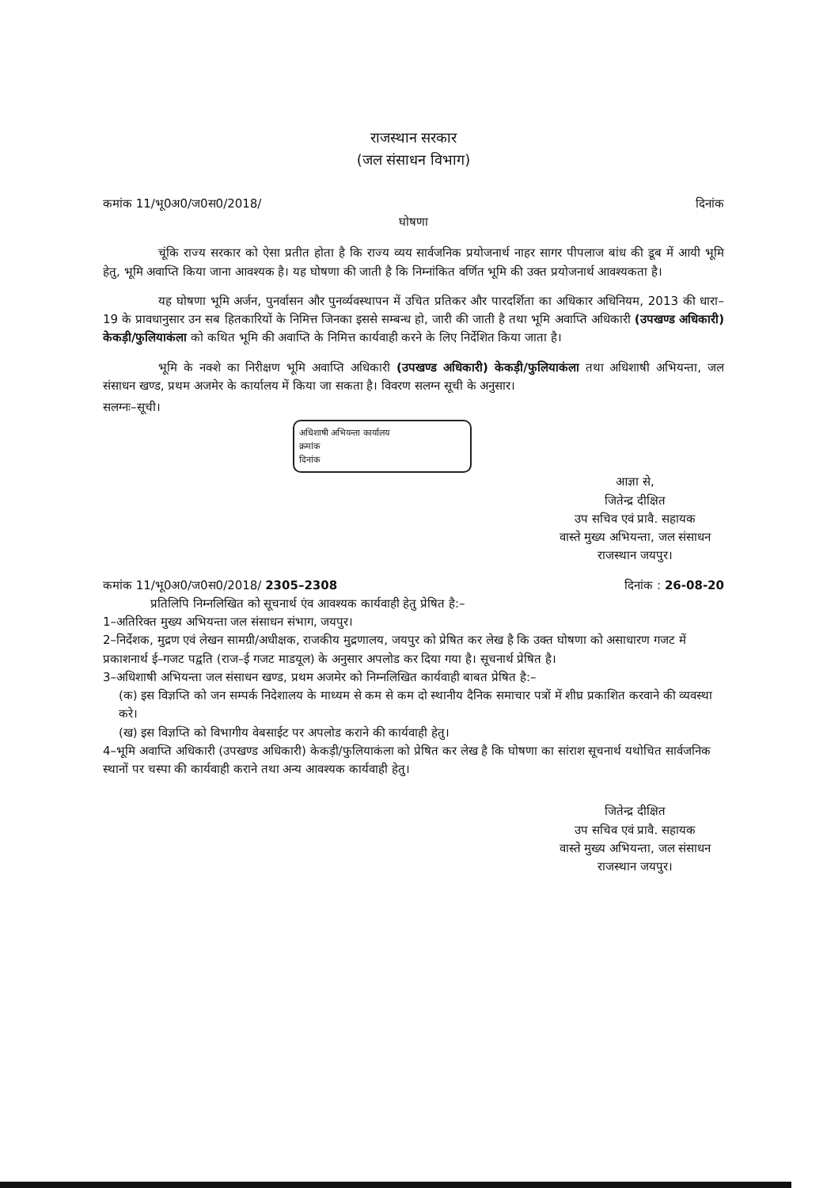राजस्थान सरकार
(जल संसाधन विभाग)
कमांक 11/भू0अ0/ज0स0/2018/ दिनांक
घोषणा
चूंकि राज्य सरकार को ऐसा प्रतीत होता है कि राज्य व्यय सार्वजनिक प्रयोजनार्थ नाहर सागर पीपलाज बांध की डूब में आयी भूमि हेतु, भूमि अवाप्ति किया जाना आवश्यक है। यह घोषणा की जाती है कि निम्नांकित वर्णित भूमि की उक्त प्रयोजनार्थ आवश्यकता है।
यह घोषणा भूमि अर्जन, पुनर्वासन और पुनर्व्यवस्थापन में उचित प्रतिकर और पारदर्शिता का अधिकार अधिनियम, 2013 की धारा–19 के प्रावधानुसार उन सब हितकारियों के निमित्त जिनका इससे सम्बन्ध हो, जारी की जाती है तथा भूमि अवाप्ति अधिकारी (उपखण्ड अधिकारी) केकड़ी/फुलियाकंला को कथित भूमि की अवाप्ति के निमित्त कार्यवाही करने के लिए निर्देशित किया जाता है।
भूमि के नक्शे का निरीक्षण भूमि अवाप्ति अधिकारी (उपखण्ड अधिकारी) केकड़ी/फुलियाकंला तथा अधिशाषी अभियन्ता, जल संसाधन खण्ड, प्रथम अजमेर के कार्यालय में किया जा सकता है। विवरण सलग्न सूची के अनुसार।
सलग्नः–सूची।
अधिशाषी अभियन्ता कार्यालय
क्रमांक
दिनांक
आज्ञा से,
जितेन्द्र दीक्षित
उप सचिव एवं प्रावै. सहायक
वास्ते मुख्य अभियन्ता, जल संसाधन
राजस्थान जयपुर।
कमांक 11/भू0अ0/ज0स0/2018/ 2305–2308 दिनांक : 26-08-20
प्रतिलिपि निम्नलिखित को सूचनार्थ एंव आवश्यक कार्यवाही हेतु प्रेषित है:–
1–अतिरिक्त मुख्य अभियन्ता जल संसाधन संभाग, जयपुर।
2–निर्देशक, मुद्रण एवं लेखन सामग्री/अधीक्षक, राजकीय मुद्रणालय, जयपुर को प्रेषित कर लेख है कि उक्त घोषणा को असाधारण गजट में प्रकाशनार्थ ई–गजट पद्वति (राज–ई गजट माडयूल) के अनुसार अपलोड कर दिया गया है। सूचनार्थ प्रेषित है।
3–अधिशाषी अभियन्ता जल संसाधन खण्ड, प्रथम अजमेर को निम्नलिखित कार्यवाही बाबत प्रेषित है:–
(क) इस विज्ञप्ति को जन सम्पर्क निदेशालय के माध्यम से कम से कम दो स्थानीय दैनिक समाचार पत्रों में शीघ्र प्रकाशित करवाने की व्यवस्था करे।
(ख) इस विज्ञप्ति को विभागीय वेबसाईट पर अपलोड कराने की कार्यवाही हेतु।
4–भूमि अवाप्ति अधिकारी (उपखण्ड अधिकारी) केकड़ी/फुलियाकंला को प्रेषित कर लेख है कि घोषणा का सांराश सूचनार्थ यथोचित सार्वजनिक स्थानों पर चस्पा की कार्यवाही कराने तथा अन्य आवश्यक कार्यवाही हेतु।
जितेन्द्र दीक्षित
उप सचिव एवं प्रावै. सहायक
वास्ते मुख्य अभियन्ता, जल संसाधन
राजस्थान जयपुर।